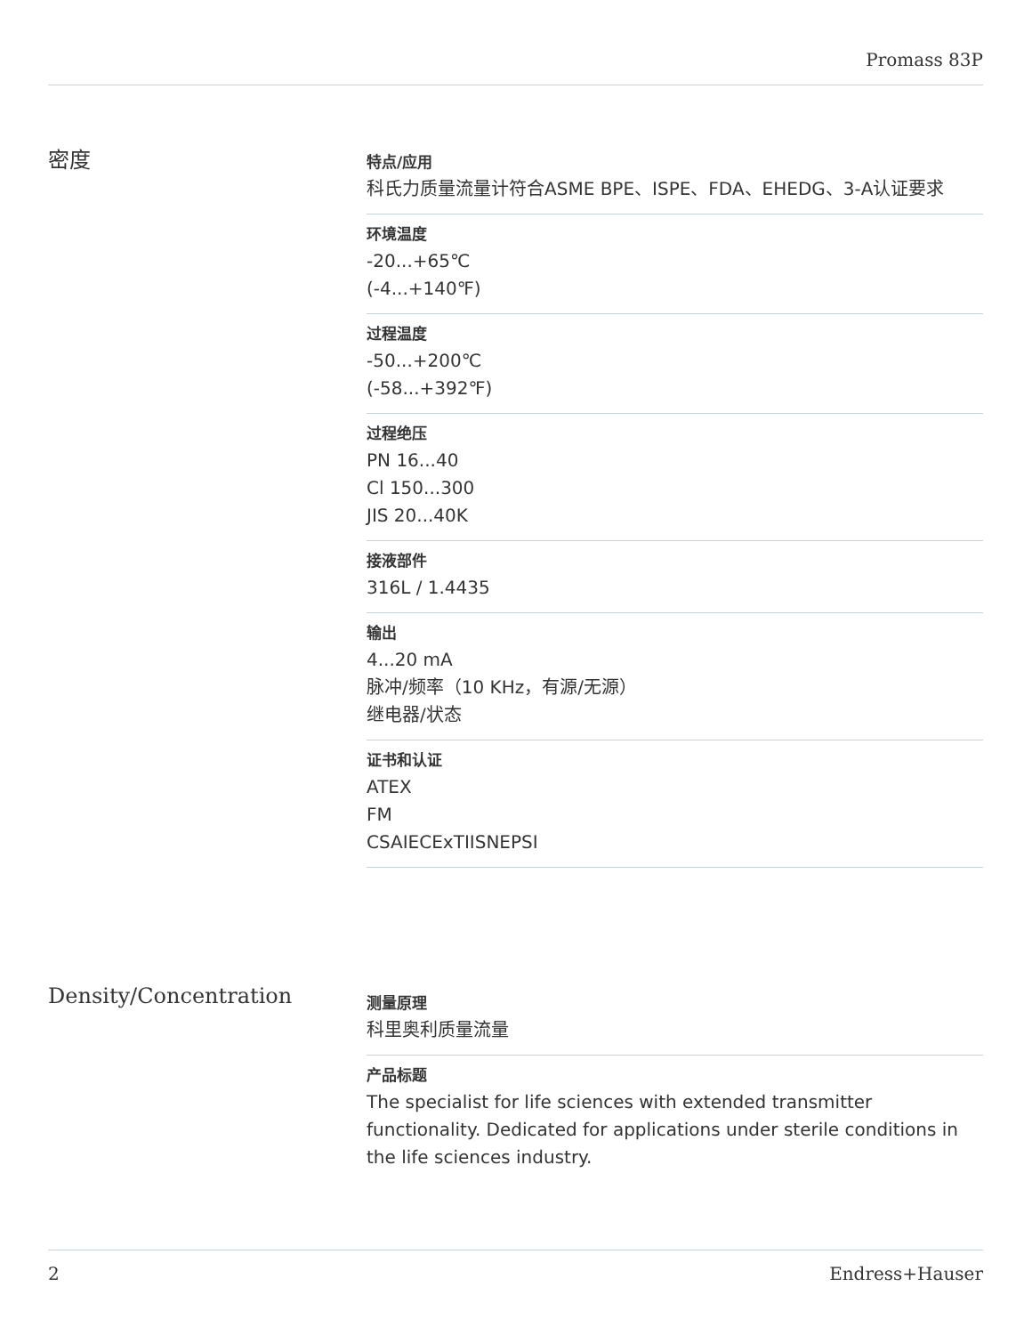Promass 83P
密度
特点/应用
科氏力质量流量计符合ASME BPE、ISPE、FDA、EHEDG、3-A认证要求
环境温度
-20...+65℃
(-4...+140℉)
过程温度
-50...+200℃
(-58...+392℉)
过程绝压
PN 16...40
Cl 150...300
JIS 20...40K
接液部件
316L / 1.4435
输出
4...20 mA
脉冲/频率（10 KHz，有源/无源）
继电器/状态
证书和认证
ATEX
FM
CSAIECExTIISNEPSI
Density/Concentration
测量原理
科里奥利质量流量
产品标题
The specialist for life sciences with extended transmitter functionality. Dedicated for applications under sterile conditions in the life sciences industry.
2 Endress+Hauser